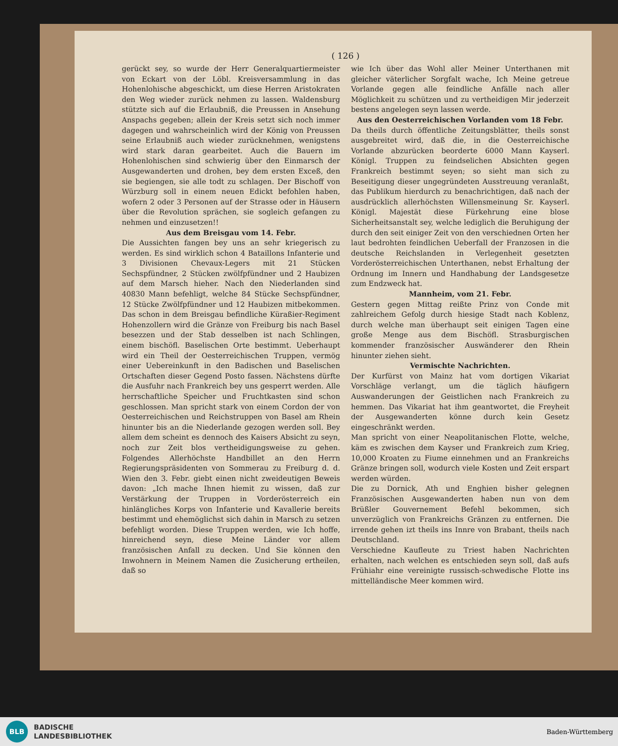( 126 )
gerückt sey, so wurde der Herr Generalquartiermeister von Eckart von der Löbl. Kreisversammlung in das Hohenlohische abgeschickt, um diese Herren Aristokraten den Weg wieder zurück nehmen zu lassen. Waldensburg stützte sich auf die Erlaubniß, die Preussen in Ansehung Anspachs gegeben; allein der Kreis setzt sich noch immer dagegen und wahrscheinlich wird der König von Preussen seine Erlaubniß auch wieder zurücknehmen, wenigstens wird stark daran gearbeitet. Auch die Bauern im Hohenlohischen sind schwierig über den Einmarsch der Ausgewanderten und drohen, bey dem ersten Exceß, den sie begiengen, sie alle todt zu schlagen. Der Bischoff von Würzburg soll in einem neuen Edickt befohlen haben, wofern 2 oder 3 Personen auf der Strasse oder in Häusern über die Revolution sprächen, sie sogleich gefangen zu nehmen und einzusetzen!!
Aus dem Breisgau vom 14. Febr.
Die Aussichten fangen bey uns an sehr kriegerisch zu werden. Es sind wirklich schon 4 Bataillons Infanterie und 3 Divisionen Chevaux-Legers mit 21 Stücken Sechspfündner, 2 Stücken zwölfpfündner und 2 Haubizen auf dem Marsch hieher. Nach den Niederlanden sind 40830 Mann befehligt, welche 84 Stücke Sechspfündner, 12 Stücke Zwölfpfündner und 12 Haubizen mitbekommen. Das schon in dem Breisgau befindliche Küraßier-Regiment Hohenzollern wird die Gränze von Freiburg bis nach Basel besezzen und der Stab desselben ist nach Schlingen, einem bischöfl. Baselischen Orte bestimmt. Ueberhaupt wird ein Theil der Oesterreichischen Truppen, vermög einer Uebereinkunft in den Badischen und Baselischen Ortschaften dieser Gegend Posto fassen. Nächstens dürfte die Ausfuhr nach Frankreich bey uns gesperrt werden. Alle herrschaftliche Speicher und Fruchtkasten sind schon geschlossen. Man spricht stark von einem Cordon der von Oesterreichischen und Reichstruppen von Basel am Rhein hinunter bis an die Niederlande gezogen werden soll. Bey allem dem scheint es dennoch des Kaisers Absicht zu seyn, noch zur Zeit blos vertheidigungsweise zu gehen. Folgendes Allerhöchste Handbillet an den Herrn Regierungspräsidenten von Sommerau zu Freiburg d. d. Wien den 3. Febr. giebt einen nicht zweideutigen Beweis davon: „Ich mache Ihnen hiemit zu wissen, daß zur Verstärkung der Truppen in Vorderösterreich ein hinlängliches Korps von Infanterie und Kavallerie bereits bestimmt und ehemöglichst sich dahin in Marsch zu setzen befehligt worden. Diese Truppen werden, wie Ich hoffe, hinreichend seyn, diese Meine Länder vor allem französischen Anfall zu decken. Und Sie können den Inwohnern in Meinem Namen die Zusicherung ertheilen, daß so
wie Ich über das Wohl aller Meiner Unterthanen mit gleicher väterlicher Sorgfalt wache, Ich Meine getreue Vorlande gegen alle feindliche Anfälle nach aller Möglichkeit zu schützen und zu vertheidigen Mir jederzeit bestens angelegen seyn lassen werde.
Aus den Oesterreichischen Vorlanden vom 18 Febr.
Da theils durch öffentliche Zeitungsblätter, theils sonst ausgebreitet wird, daß die, in die Oesterreichische Vorlande abzurücken beorderte 6000 Mann Kayserl. Königl. Truppen zu feindselichen Absichten gegen Frankreich bestimmt seyen; so sieht man sich zu Beseitigung dieser ungegründeten Ausstreuung veranlaßt, das Publikum hierdurch zu benachrichtigen, daß nach der ausdrücklich allerhöchsten Willensmeinung Sr. Kayserl. Königl. Majestät diese Fürkehrung eine blose Sicherheitsanstalt sey, welche lediglich die Beruhigung der durch den seit einiger Zeit von den verschiednen Orten her laut bedrohten feindlichen Ueberfall der Franzosen in die deutsche Reichslanden in Verlegenheit gesetzten Vorderösterreichischen Unterthanen, nebst Erhaltung der Ordnung im Innern und Handhabung der Landsgesetze zum Endzweck hat.
Mannheim, vom 21. Febr.
Gestern gegen Mittag reißte Prinz von Conde mit zahlreichem Gefolg durch hiesige Stadt nach Koblenz, durch welche man überhaupt seit einigen Tagen eine große Menge aus dem Bischöfl. Strasburgischen kommender französischer Auswänderer den Rhein hinunter ziehen sieht.
Vermischte Nachrichten.
Der Kurfürst von Mainz hat vom dortigen Vikariat Vorschläge verlangt, um die täglich häufigern Auswanderungen der Geistlichen nach Frankreich zu hemmen. Das Vikariat hat ihm geantwortet, die Freyheit der Ausgewanderten könne durch kein Gesetz eingeschränkt werden.
Man spricht von einer Neapolitanischen Flotte, welche, käm es zwischen dem Kayser und Frankreich zum Krieg, 10,000 Kroaten zu Fiume einnehmen und an Frankreichs Gränze bringen soll, wodurch viele Kosten und Zeit erspart werden würden.
Die zu Dornick, Ath und Enghien bisher gelegnen Französischen Ausgewanderten haben nun von dem Brüßler Gouvernement Befehl bekommen, sich unverzüglich von Frankreichs Gränzen zu entfernen. Die irrende gehen izt theils ins Innre von Brabant, theils nach Deutschland.
Verschiedne Kaufleute zu Triest haben Nachrichten erhalten, nach welchen es entschieden seyn soll, daß aufs Frühiahr eine vereinigte russisch-schwedische Flotte ins mittelländische Meer kommen wird.
BLB
BADISCHE
LANDESBIBLIOTHEK
Baden-Württemberg